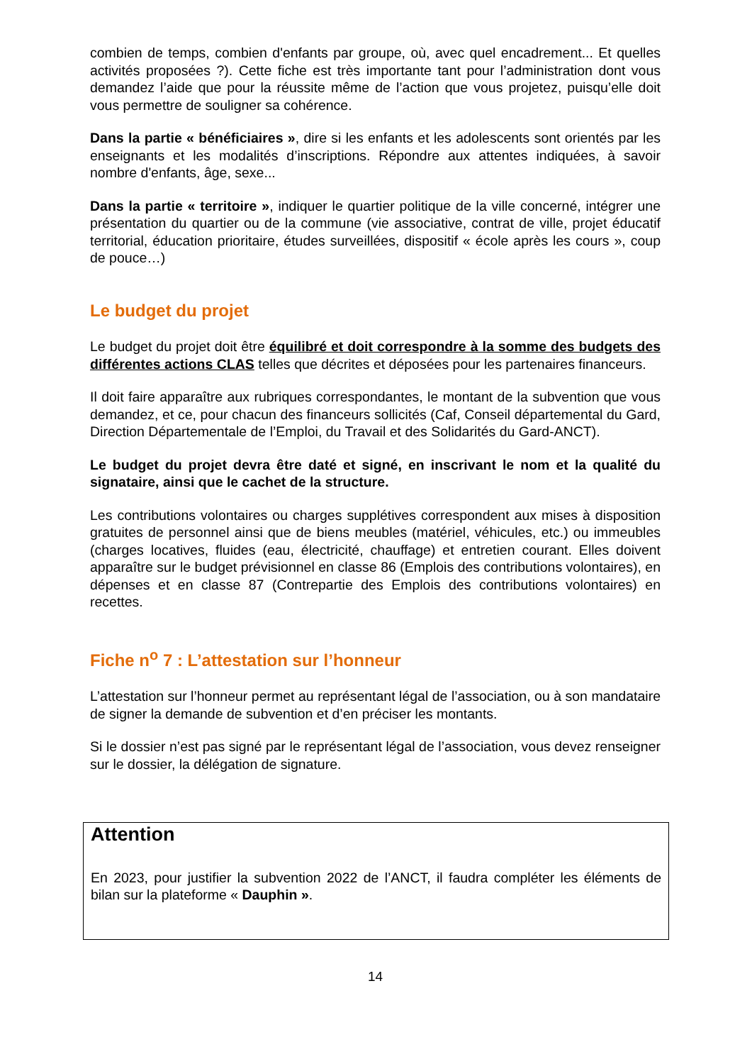combien de temps, combien d'enfants par groupe, où, avec quel encadrement... Et quelles activités proposées ?). Cette fiche est très importante tant pour l’administration dont vous demandez l’aide que pour la réussite même de l’action que vous projetez, puisqu’elle doit vous permettre de souligner sa cohérence.
Dans la partie « bénéficiaires », dire si les enfants et les adolescents sont orientés par les enseignants et les modalités d’inscriptions. Répondre aux attentes indiquées, à savoir nombre d'enfants, âge, sexe...
Dans la partie « territoire », indiquer le quartier politique de la ville concerné, intégrer une présentation du quartier ou de la commune (vie associative, contrat de ville, projet éducatif territorial, éducation prioritaire, études surveillées, dispositif « école après les cours », coup de pouce…)
Le budget du projet
Le budget du projet doit être équilibré et doit correspondre à la somme des budgets des différentes actions CLAS telles que décrites et déposées pour les partenaires financeurs.
Il doit faire apparaître aux rubriques correspondantes, le montant de la subvention que vous demandez, et ce, pour chacun des financeurs sollicités (Caf, Conseil départemental du Gard, Direction Départementale de l’Emploi, du Travail et des Solidarités du Gard-ANCT).
Le budget du projet devra être daté et signé, en inscrivant le nom et la qualité du signataire, ainsi que le cachet de la structure.
Les contributions volontaires ou charges supplétives correspondent aux mises à disposition gratuites de personnel ainsi que de biens meubles (matériel, véhicules, etc.) ou immeubles (charges locatives, fluides (eau, électricité, chauffage) et entretien courant. Elles doivent apparaître sur le budget prévisionnel en classe 86 (Emplois des contributions volontaires), en dépenses et en classe 87 (Contrepartie des Emplois des contributions volontaires) en recettes.
Fiche n<sup>o</sup> 7 : L’attestation sur l’honneur
L’attestation sur l’honneur permet au représentant légal de l’association, ou à son mandataire de signer la demande de subvention et d’en préciser les montants.
Si le dossier n’est pas signé par le représentant légal de l’association, vous devez renseigner sur le dossier, la délégation de signature.
Attention
En 2023, pour justifier la subvention 2022 de l’ANCT, il faudra compléter les éléments de bilan sur la plateforme « Dauphin ».
14